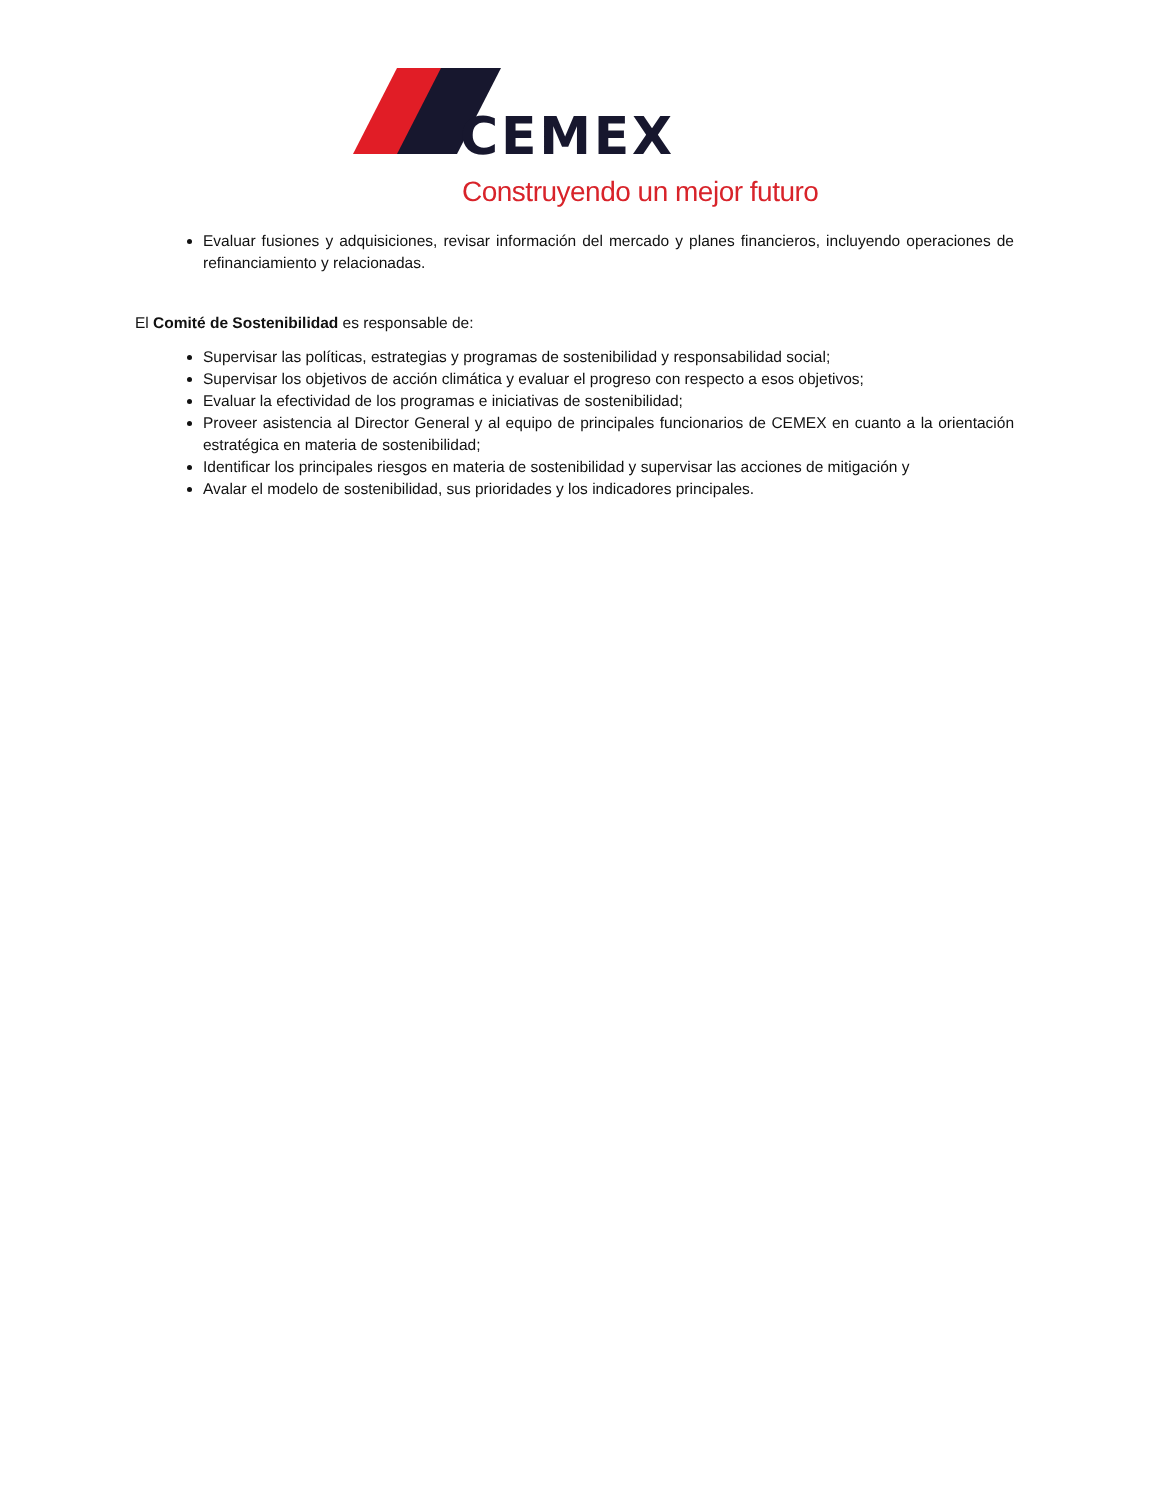CEMEX
Construyendo un mejor futuro
Evaluar fusiones y adquisiciones, revisar información del mercado y planes financieros, incluyendo operaciones de refinanciamiento y relacionadas.
El Comité de Sostenibilidad es responsable de:
Supervisar las políticas, estrategias y programas de sostenibilidad y responsabilidad social;
Supervisar los objetivos de acción climática y evaluar el progreso con respecto a esos objetivos;
Evaluar la efectividad de los programas e iniciativas de sostenibilidad;
Proveer asistencia al Director General y al equipo de principales funcionarios de CEMEX en cuanto a la orientación estratégica en materia de sostenibilidad;
Identificar los principales riesgos en materia de sostenibilidad y supervisar las acciones de mitigación y
Avalar el modelo de sostenibilidad, sus prioridades y los indicadores principales.